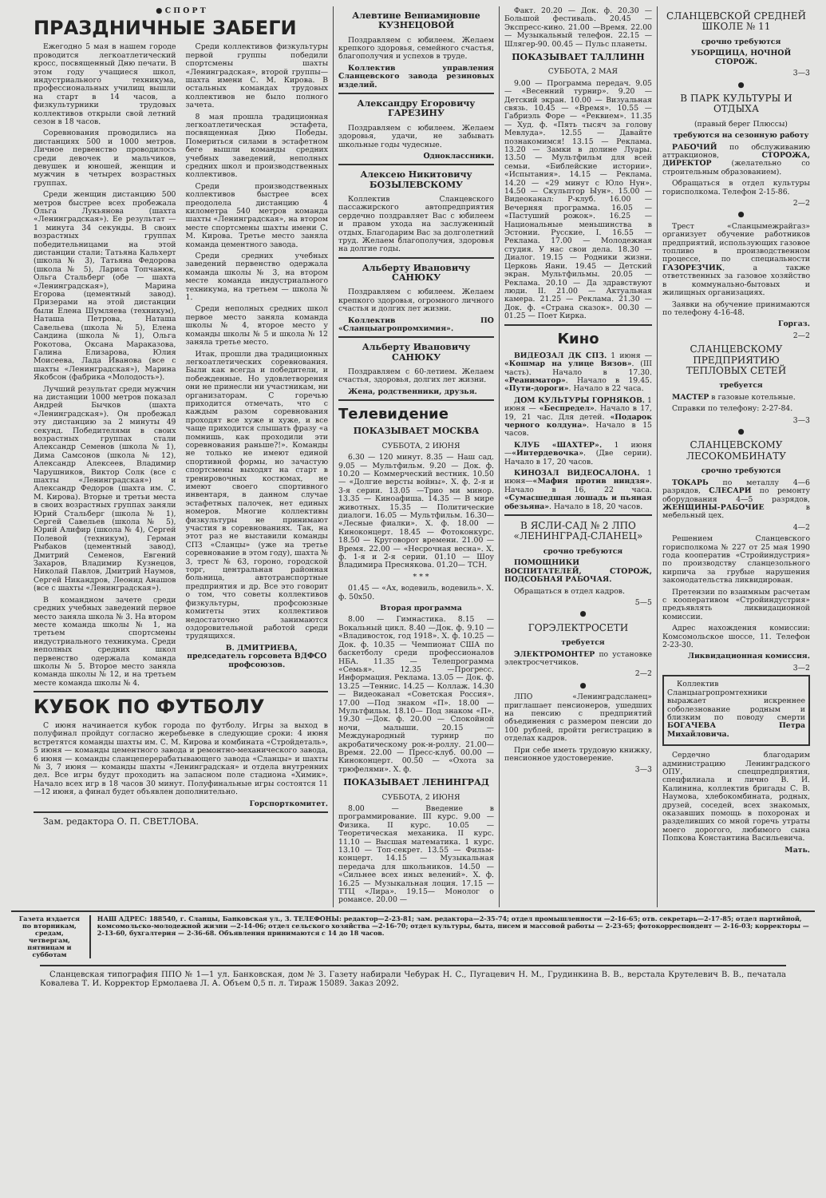● С П О Р Т
ПРАЗДНИЧНЫЕ ЗАБЕГИ
Ежегодно 5 мая в нашем городе проводится легкоатлетический кросс, посвященный Дню печати. В этом году учащиеся школ, индустриального техникума, профессиональных училищ вышли на старт в 14 часов, а физкультурники трудовых коллективов открыли свой летний сезон в 18 часов.
Соревнования проводились на дистанциях 500 и 1000 метров. Личное первенство проводилось среди девочек и мальчиков, девушек и юношей, женщин и мужчин в четырех возрастных группах.
Среди женщин дистанцию 500 метров быстрее всех пробежала Ольга Лукьянова (шахта «Ленинградская»). Ее результат — 1 минута 34 секунды. В своих возрастных группах победительницами на этой дистанции стали: Татьяна Кальхерт (школа № 3), Татьяна Федорова (школа № 5), Лариса Топчанюк, Ольга Стальберг (обе — шахта «Ленинградская»), Марина Егорова (цементный завод). Призерами на этой дистанции были Елена Шумляева (техникум), Наташа Петрова, Наташа Савельева (школа № 5), Елена Сандина (школа № 1), Ольга Рокотова, Оксана Мараказова, Галина Елизарова, Юлия Моисеева, Лада Иванова (все с шахты «Ленинградская»), Марина Якобсон (фабрика «Молодость»).
Лучший результат среди мужчин на дистанции 1000 метров показал Андрей Бычков (шахта «Ленинградская»). Он пробежал эту дистанцию за 2 минуты 49 секунд. Победителями в своих возрастных группах стали Александр Семенов (школа № 1), Дима Самсонов (школа № 12), Александр Алексеев, Владимир Чарушников, Виктор Солк (все с шахты «Ленинградская») и Александр Федоров (шахта им. С. М. Кирова). Вторые и третьи места в своих возрастных группах заняли Юрий Стальберг (школа № 1), Сергей Савельев (школа № 5), Юрий Алифир (школа № 4), Сергей Полевой (техникум), Герман Рыбаков (цементный завод), Дмитрий Семенов, Евгений Захаров, Владимир Кузнецов, Николай Павлов, Дмитрий Наумов, Сергей Никандров, Леонид Анашов (все с шахты «Ленинградская»).
В командном зачете среди средних учебных заведений первое место заняла школа № 3. На втором месте команда школы № 1, на третьем спортсмены индустриального техникума. Среди неполных средних школ первенство одержала команда школы № 5. Второе место заняла команда школы № 12, и на третьем месте команда школы № 4.
Среди коллективов физкультуры первой группы победили спортсмены шахты «Ленинградская», второй группы— шахта имени С. М. Кирова. В остальных командах трудовых коллективов не было полного зачета.
8 мая прошла традиционная легкоатлетическая эстафета, посвященная Дню Победы. Помериться силами в эстафетном беге вышли команды средних учебных заведений, неполных средних школ и производственных коллективов.
Среди производственных коллективов быстрее всех преодолела дистанцию 4 километра 540 метров команда шахты «Ленинградская», на втором месте спортсмены шахты имени С. М. Кирова. Третье место заняла команда цементного завода.
Среди средних учебных заведений первенство одержала команда школы № 3, на втором месте команда индустриального техникума, на третьем — школа № 1.
Среди неполных средних школ первое место заняла команда школы № 4, второе место у команды школы № 5 и школа № 12 заняла третье место.
Итак, прошли два традиционных легкоатлетических соревнования. Были как всегда и победители, и побежденные. Но удовлетворения они не принесли ни участникам, ни организаторам. С горечью приходится отмечать, что с каждым разом соревнования проходят все хуже и хуже, и все чаще приходится слышать фразу «а помнишь, как проходили эти соревнования раньше?!». Команды не только не имеют единой спортивной формы, но зачастую спортсмены выходят на старт в тренировочных костюмах, не имеют своего спортивного инвентаря, в данном случае эстафетных палочек, нет единых номеров. Многие коллективы физкультуры не принимают участия в соревнованиях. Так, на этот раз не выставили команды СПЗ «Сланцы» (уже на третье соревнование в этом году), шахта № 3, трест № 63, гороно, городской торг, центральная районная больница, автотранспортные предприятия и др. Все это говорит о том, что советы коллективов физкультуры, профсоюзные комитеты этих коллективов недостаточно занимаются оздоровительной работой среди трудящихся.
В. ДМИТРИЕВА,
председатель горсовета ВДФСО профсоюзов.
КУБОК ПО ФУТБОЛУ
С июня начинается кубок города по футболу. Игры за выход в полуфинал пройдут согласно жеребьевке в следующие сроки: 4 июня встретятся команды шахты им. С. М. Кирова и комбината «Стройдеталь», 5 июня — команды цементного завода и ремонтно-механического завода, 6 июня — команды сланцеперерабатывающего завода «Сланцы» и шахты № 3, 7 июня — команды шахты «Ленинградская» и отдела внутренних дел. Все игры будут проходить на запасном поле стадиона «Химик». Начало всех игр в 18 часов 30 минут. Полуфинальные игры состоятся 11—12 июня, а финал будет объявлен дополнительно.
Горспорткомитет.
Зам. редактора О. П. СВЕТЛОВА.
Алевтине Вениаминовне КУЗНЕЦОВОЙ
Поздравляем с юбилеем. Желаем крепкого здоровья, семейного счастья, благополучия и успехов в труде.
Коллектив управления Сланцевского завода резиновых изделий.
Александру Егоровичу ГАРЕЗИНУ
Поздравляем с юбилеем. Желаем здоровья, удачи, не забывать школьные годы чудесные.
Одноклассники.
Алексею Никитовичу БОЗЫЛЕВСКОМУ
Коллектив Сланцевского пассажирского автопредприятия сердечно поздравляет Вас с юбилеем и правом ухода на заслуженный отдых. Благодарим Вас за долголетний труд. Желаем благополучия, здоровья на долгие годы.
Альберту Ивановичу САНЮКУ
Поздравляем с юбилеем. Желаем крепкого здоровья, огромного личного счастья и долгих лет жизни.
Коллектив ПО «Сланцыагропромхимия».
Альберту Ивановичу САНЮКУ
Поздравляем с 60-летием. Желаем счастья, здоровья, долгих лет жизни.
Жена, родственники, друзья.
Телевидение
ПОКАЗЫВАЕТ МОСКВА
СУББОТА, 2 ИЮНЯ
6.30 — 120 минут. 8.35 — Наш сад. 9.05 — Мультфильм. 9.20 — Док. ф. 10.20 — Коммерческий вестник. 10.50 — «Долгие версты войны». Х. ф. 2-я и 3-я серии. 13.05 —Трио ми минор. 13.35 — Киноафиша. 14.35 — В мире животных. 15.35 — Политические диалоги. 16.05 — Мультфильм. 16.30— «Лесные фиалки». Х. ф. 18.00 — Киноконцерт. 18.45 — Фотоконкурс. 18.50 — Круговорот времени. 21.00 — Время. 22.00 — «Несрочная весна». Х. ф. 1-я и 2-я серии. 01.10 — Шоу Владимира Преснякова. 01.20— ТСН.
* * *
01.45 — «Ах, водевиль, водевиль». Х. ф. 50х50.
Вторая программа
8.00 — Гимнастика. 8.15 — Вокальный цикл. 8.40 —Док. ф. 9.10 — «Владивосток, год 1918». Х. ф. 10.25 — Док. ф. 10.35 — Чемпионат США по баскетболу среди профессионалов НБА. 11.35 — Телепрограмма «Семья». 12.35 —Прогресс. Информация. Реклама. 13.05 — Док. ф. 13.25 —Теннис. 14.25 — Коллаж. 14.30 — Видеоканал «Советская Россия». 17.00 —Под знаком «П». 18.00 — Мультфильм. 18.10— Под знаком «П». 19.30 —Док. ф. 20.00 — Спокойной ночи, малыши. 20.15 — Международный турнир по акробатическому рок-н-роллу. 21.00—Время. 22.00 — Пресс-клуб. 00.00 — Киноконцерт. 00.50 — «Охота за трюфелями». Х. ф.
ПОКАЗЫВАЕТ ЛЕНИНГРАД
СУББОТА, 2 ИЮНЯ
8.00 — Введение в программирование. III курс. 9.00 — Физика. II курс. 10.05 — Теоретическая механика. II курс. 11.10 — Высшая математика. 1 курс. 13.10 — Топ-секрет. 13.55 — Фильм-концерт. 14.15 — Музыкальная передача для школьников. 14.50 — «Сильнее всех иных велений». Х. ф. 16.25 — Музыкальная лоция. 17.15 — ТТЦ «Лира». 19.15— Монолог о романсе. 20.00 —
Факт. 20.20 — Док. ф. 20.30 — Большой фестиваль. 20.45 — Экспресс-кино. 21.00 —Время. 22.00 — Музыкальный телефон. 22.15 — Шлягер-90. 00.45 — Пульс планеты.
ПОКАЗЫВАЕТ ТАЛЛИНН
СУББОТА, 2 МАЯ
9.00 — Программа передач. 9.05 — «Весенний турнир». 9.20 — Детский экран. 10.00 — Визуальная связь. 10.45 — «Время». 10.55 — Габриэль Форе — «Реквием». 11.35 — Худ. ф. «Пять тысяч за голову Мевлуда». 12.55 — Давайте познакомимся! 13.15 — Реклама. 13.20 — Замки в долине Луары. 13.50 — Мультфильм для всей семьи. «Библейские истории». «Испытания». 14.15 — Реклама. 14.20 — «29 минут с Юло Нун». 14.50 — Скульптор Ыун». 15.00 — Видеоканал: Р-клуб. 16.00 — Вечерняя программа. 16.05 — «Пастуший рожок». 16.25 — Национальные меньшинства в Эстонии. Русские, I. 16.55 — Реклама. 17.00 — Молодежная студия. У нас свои дела. 18.30 — Диалог. 19.15 — Родники жизни. Церковь Яани. 19.45 — Детский экран. Мультфильмы. 20.05 — Реклама. 20.10 — Да здравствуют люди. II. 21.00 — Актуальная камера. 21.25 — Реклама. 21.30 — Док. ф. «Страна сказок». 00.30 —01.25 — Поет Кирка.
Кино
ВИДЕОЗАЛ ДК СПЗ. 1 июня — «Кошмар на улице Вязов». (III часть). Начало в 17.30. «Реаниматор». Начало в 19.45. «Пути-дороги». Начало в 22 часа.
ДОМ КУЛЬТУРЫ ГОРНЯКОВ. 1 июня — «Беспредел». Начало в 17, 19, 21 час. Для детей. «Подарок черного колдуна». Начало в 15 часов.
КЛУБ «ШАХТЕР». 1 июня —«Интердевочка». (Две серии). Начало в 17, 20 часов.
КИНОЗАЛ ВИДЕОСАЛОНА. 1 июня—«Мафия против ниндзя». Начало в 16, 22 часа. «Сумасшедшая лошадь и пьяная обезьяна». Начало в 18, 20 часов.
В ЯСЛИ-САД № 2 ЛПО «ЛЕНИНГРАД-СЛАНЕЦ»
срочно требуются
ПОМОЩНИКИ ВОСПИТАТЕЛЕЙ, СТОРОЖ, ПОДСОБНАЯ РАБОЧАЯ.
Обращаться в отдел кадров.
5—5
●
ГОРЭЛЕКТРОСЕТИ
требуется
ЭЛЕКТРОМОНТЕР по установке электросчетчиков.
2—2
●
ЛПО «Ленинградсланец» приглашает пенсионеров, ушедших на пенсию с предприятий объединения с размером пенсии до 100 рублей, пройти регистрацию в отделах кадров.
При себе иметь трудовую книжку, пенсионное удостоверение.
3—3
СЛАНЦЕВСКОЙ СРЕДНЕЙ ШКОЛЕ № 11
срочно требуются
УБОРЩИЦА, НОЧНОЙ СТОРОЖ.
3—3
●
В ПАРК КУЛЬТУРЫ И ОТДЫХА
(правый берег Плюссы)
требуются на сезонную работу
РАБОЧИЙ по обслуживанию аттракционов, СТОРОЖА, ДИРЕКТОР (желательно со строительным образованием).
Обращаться в отдел культуры горисполкома. Телефон 2-15-86.
2—2
●
Трест «Сланцымежрайгаз» организует обучение работников предприятий, использующих газовое топливо в производственном процессе, по специальности ГАЗОРЕЗЧИК, а также ответственных за газовое хозяйство в коммунально-бытовых и жилищных организациях.
Заявки на обучение принимаются по телефону 4-16-48.
Горгаз.
2—2
СЛАНЦЕВСКОМУ ПРЕДПРИЯТИЮ ТЕПЛОВЫХ СЕТЕЙ
требуется
МАСТЕР в газовые котельные.
Справки по телефону: 2-27-84.
3—3
●
СЛАНЦЕВСКОМУ ЛЕСОКОМБИНАТУ
срочно требуются
ТОКАРЬ по металлу 4—6 разрядов, СЛЕСАРИ по ремонту оборудования 4—5 разрядов, ЖЕНЩИНЫ-РАБОЧИЕ в мебельный цех.
4—2
Решением Сланцевского горисполкома № 227 от 25 мая 1990 года кооператив «Стройиндустрия» по производству сланцезольного кирпича за грубые нарушения законодательства ликвидирован.
Претензии по взаимным расчетам с кооперативом «Стройиндустрия» предъявлять ликвидационной комиссии.
Адрес нахождения комиссии: Комсомольское шоссе, 11. Телефон 2-23-30.
Ликвидационная комиссия.
3—2
Коллектив Сланцыагропромтехники выражает искреннее соболезнование родным и близким по поводу смерти БОГАЧЕВА Петра Михайловича.
Сердечно благодарим администрацию Ленинградского ОПУ, спецпредприятия, спецфилиала и лично В. И. Калинина, коллектив бригады С. В. Наумова, хлебокомбината, родных, друзей, соседей, всех знакомых, оказавших помощь в похоронах и разделивших со мной горечь утраты моего дорогого, любимого сына Попкова Константина Васильевича.
Мать.
Газета издается по вторникам, средам, четвергам, пятницам и субботам
НАШ АДРЕС: 188540, г. Сланцы, Банковская ул., 3. ТЕЛЕФОНЫ: редактор—2-23-81; зам. редактора—2-35-74; отдел промышленности —2-16-65; отв. секретарь—2-17-85; отдел партийной, комсомольско-молодежной жизни —2-14-06; отдел сельского хозяйства —2-16-70; отдел культуры, быта, писем и массовой работы — 2-23-65; фотокорреспондент — 2-16-03; корректоры — 2-13-60, бухгалтерия — 2-36-68. Объявления принимаются с 14 до 18 часов.
Сланцевская типография ППО № 1—1 ул. Банковская, дом № 3. Газету набирали Чебурак Н. С., Пугацевич Н. М., Грудинкина В. В., верстала Крутелевич В. В., печатала Ковалева Т. И. Корректор Ермолаева Л. А. Объем 0,5 п. л. Тираж 15089. Заказ 2092.